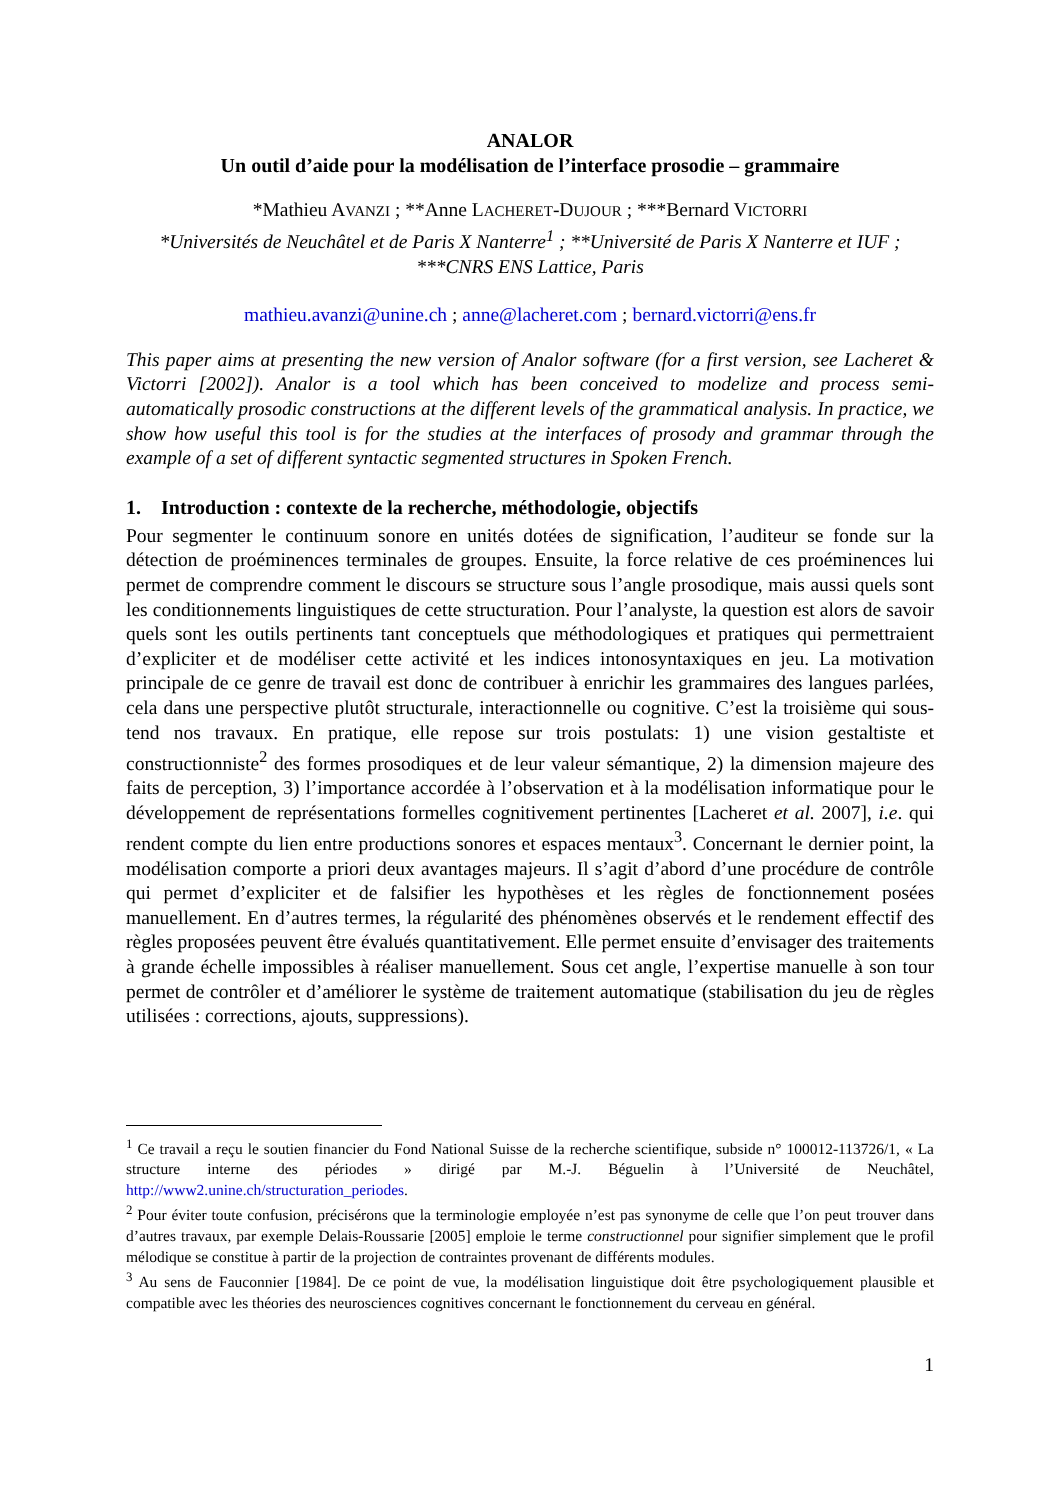ANALOR
Un outil d’aide pour la modélisation de l’interface prosodie – grammaire
*Mathieu AVANZI ; **Anne LACHERET-DUJOUR ; ***Bernard VICTORRI
*Universités de Neuchâtel et de Paris X Nanterre<sup>1</sup> ; **Université de Paris X Nanterre et IUF ; ***CNRS ENS Lattice, Paris
mathieu.avanzi@unine.ch ; anne@lacheret.com ; bernard.victorri@ens.fr
This paper aims at presenting the new version of Analor software (for a first version, see Lacheret & Victorri [2002]). Analor is a tool which has been conceived to modelize and process semi-automatically prosodic constructions at the different levels of the grammatical analysis. In practice, we show how useful this tool is for the studies at the interfaces of prosody and grammar through the example of a set of different syntactic segmented structures in Spoken French.
1. Introduction : contexte de la recherche, méthodologie, objectifs
Pour segmenter le continuum sonore en unités dotées de signification, l’auditeur se fonde sur la détection de proéminences terminales de groupes. Ensuite, la force relative de ces proéminences lui permet de comprendre comment le discours se structure sous l’angle prosodique, mais aussi quels sont les conditionnements linguistiques de cette structuration. Pour l’analyste, la question est alors de savoir quels sont les outils pertinents tant conceptuels que méthodologiques et pratiques qui permettraient d’expliciter et de modéliser cette activité et les indices intonosyntaxiques en jeu. La motivation principale de ce genre de travail est donc de contribuer à enrichir les grammaires des langues parlées, cela dans une perspective plutôt structurale, interactionnelle ou cognitive. C’est la troisième qui sous-tend nos travaux. En pratique, elle repose sur trois postulats: 1) une vision gestaltiste et constructionniste<sup>2</sup> des formes prosodiques et de leur valeur sémantique, 2) la dimension majeure des faits de perception, 3) l’importance accordée à l’observation et à la modélisation informatique pour le développement de représentations formelles cognitivement pertinentes [Lacheret et al. 2007], i.e. qui rendent compte du lien entre productions sonores et espaces mentaux<sup>3</sup>. Concernant le dernier point, la modélisation comporte a priori deux avantages majeurs. Il s’agit d’abord d’une procédure de contrôle qui permet d’expliciter et de falsifier les hypothèses et les règles de fonctionnement posées manuellement. En d’autres termes, la régularité des phénomènes observés et le rendement effectif des règles proposées peuvent être évalués quantitativement. Elle permet ensuite d’envisager des traitements à grande échelle impossibles à réaliser manuellement. Sous cet angle, l’expertise manuelle à son tour permet de contrôler et d’améliorer le système de traitement automatique (stabilisation du jeu de règles utilisées : corrections, ajouts, suppressions).
<sup>1</sup> Ce travail a reçu le soutien financier du Fond National Suisse de la recherche scientifique, subside n° 100012-113726/1, « La structure interne des périodes » dirigé par M.-J. Béguelin à l’Université de Neuchâtel, http://www2.unine.ch/structuration_periodes.
<sup>2</sup> Pour éviter toute confusion, précisérons que la terminologie employée n’est pas synonyme de celle que l’on peut trouver dans d’autres travaux, par exemple Delais-Roussarie [2005] emploie le terme constructionnel pour signifier simplement que le profil mélodique se constitue à partir de la projection de contraintes provenant de différents modules.
<sup>3</sup> Au sens de Fauconnier [1984]. De ce point de vue, la modélisation linguistique doit être psychologiquement plausible et compatible avec les théories des neurosciences cognitives concernant le fonctionnement du cerveau en général.
1